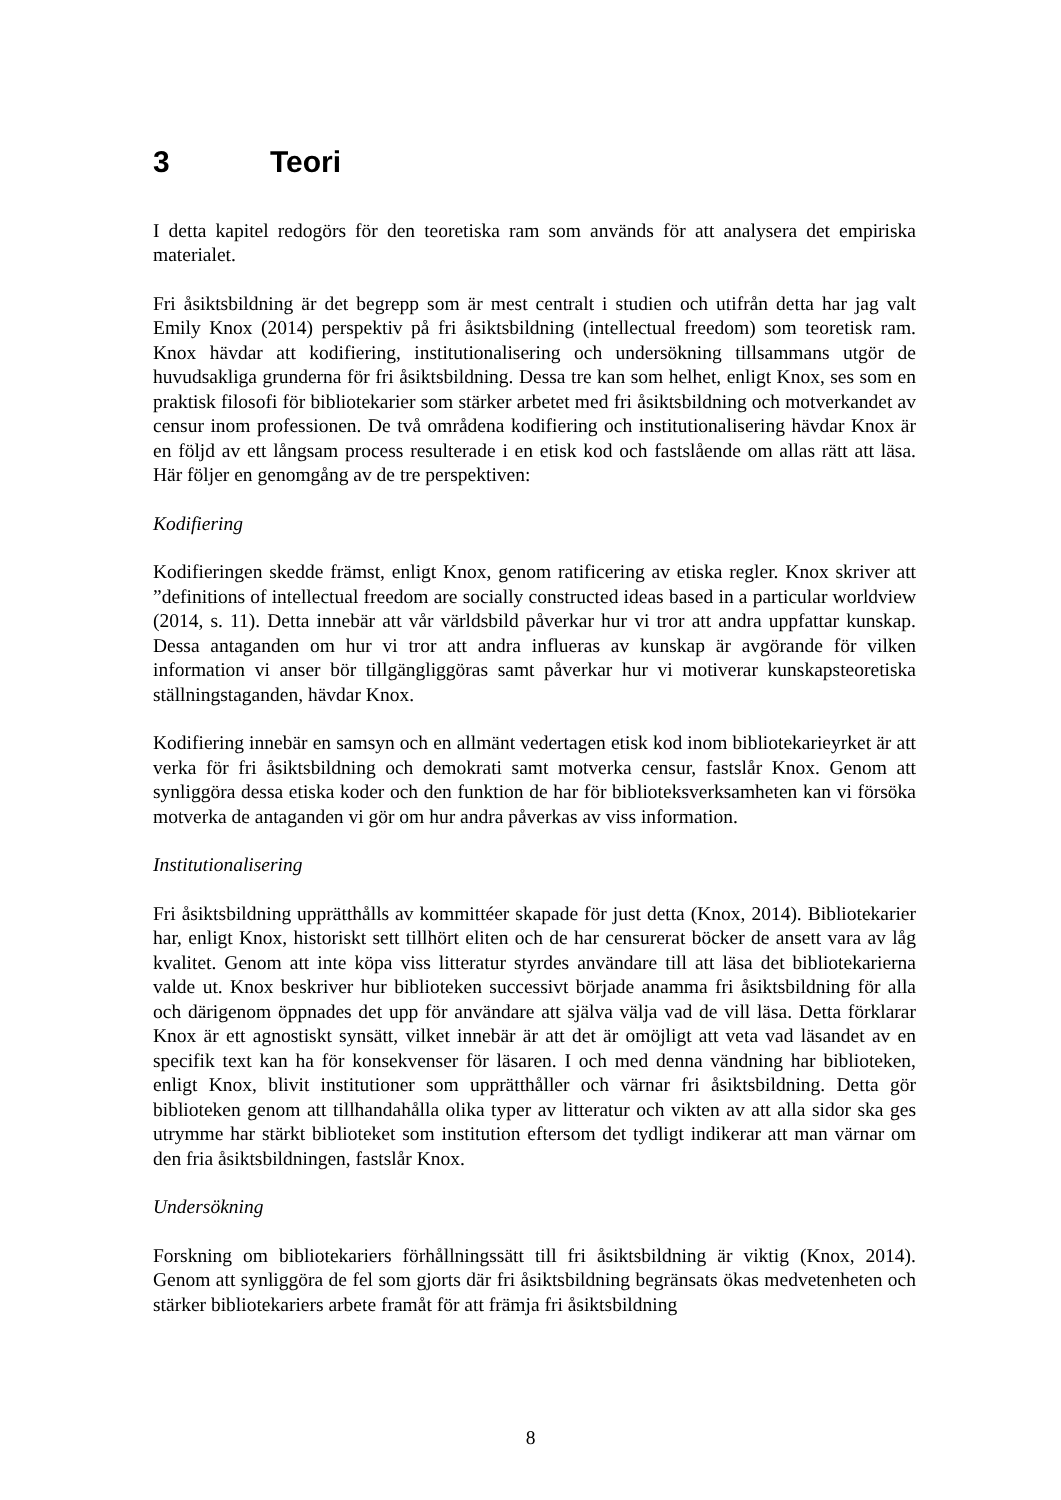3 Teori
I detta kapitel redogörs för den teoretiska ram som används för att analysera det empiriska materialet.
Fri åsiktsbildning är det begrepp som är mest centralt i studien och utifrån detta har jag valt Emily Knox (2014) perspektiv på fri åsiktsbildning (intellectual freedom) som teoretisk ram. Knox hävdar att kodifiering, institutionalisering och undersökning tillsammans utgör de huvudsakliga grunderna för fri åsiktsbildning. Dessa tre kan som helhet, enligt Knox, ses som en praktisk filosofi för bibliotekarier som stärker arbetet med fri åsiktsbildning och motverkandet av censur inom professionen. De två områdena kodifiering och institutionalisering hävdar Knox är en följd av ett långsam process resulterade i en etisk kod och fastslående om allas rätt att läsa. Här följer en genomgång av de tre perspektiven:
Kodifiering
Kodifieringen skedde främst, enligt Knox, genom ratificering av etiska regler. Knox skriver att ”definitions of intellectual freedom are socially constructed ideas based in a particular worldview (2014, s. 11). Detta innebär att vår världsbild påverkar hur vi tror att andra uppfattar kunskap. Dessa antaganden om hur vi tror att andra influeras av kunskap är avgörande för vilken information vi anser bör tillgängliggöras samt påverkar hur vi motiverar kunskapsteoretiska ställningstaganden, hävdar Knox.
Kodifiering innebär en samsyn och en allmänt vedertagen etisk kod inom bibliotekarieyrket är att verka för fri åsiktsbildning och demokrati samt motverka censur, fastslår Knox. Genom att synliggöra dessa etiska koder och den funktion de har för biblioteksverksamheten kan vi försöka motverka de antaganden vi gör om hur andra påverkas av viss information.
Institutionalisering
Fri åsiktsbildning upprätthålls av kommittéer skapade för just detta (Knox, 2014). Bibliotekarier har, enligt Knox, historiskt sett tillhört eliten och de har censurerat böcker de ansett vara av låg kvalitet. Genom att inte köpa viss litteratur styrdes användare till att läsa det bibliotekarierna valde ut. Knox beskriver hur biblioteken successivt började anamma fri åsiktsbildning för alla och därigenom öppnades det upp för användare att själva välja vad de vill läsa. Detta förklarar Knox är ett agnostiskt synsätt, vilket innebär är att det är omöjligt att veta vad läsandet av en specifik text kan ha för konsekvenser för läsaren. I och med denna vändning har biblioteken, enligt Knox, blivit institutioner som upprätthåller och värnar fri åsiktsbildning. Detta gör biblioteken genom att tillhandahålla olika typer av litteratur och vikten av att alla sidor ska ges utrymme har stärkt biblioteket som institution eftersom det tydligt indikerar att man värnar om den fria åsiktsbildningen, fastslår Knox.
Undersökning
Forskning om bibliotekariers förhållningssätt till fri åsiktsbildning är viktig (Knox, 2014). Genom att synliggöra de fel som gjorts där fri åsiktsbildning begränsats ökas medvetenheten och stärker bibliotekariers arbete framåt för att främja fri åsiktsbildning
8